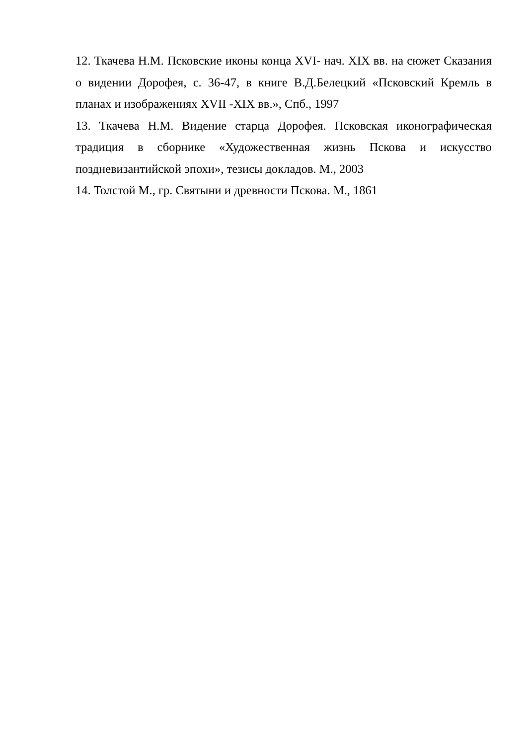12. Ткачева Н.М. Псковские иконы конца XVI- нач. XIX вв. на сюжет Сказания о видении Дорофея, с. 36-47, в книге В.Д.Белецкий «Псковский Кремль в планах и изображениях XVII -XIX вв.», Спб., 1997
13. Ткачева Н.М. Видение старца Дорофея. Псковская иконографическая традиция в сборнике «Художественная жизнь Пскова и искусство поздневизантийской эпохи», тезисы докладов. М., 2003
14. Толстой М., гр. Святыни и древности Пскова. М., 1861